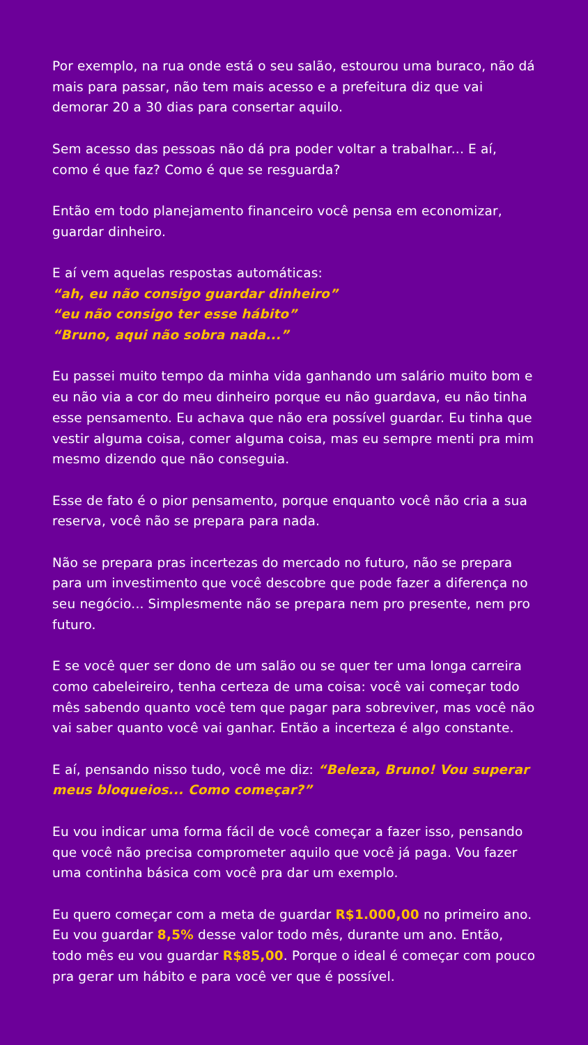Por exemplo, na rua onde está o seu salão, estourou uma buraco, não dá mais para passar, não tem mais acesso e a prefeitura diz que vai demorar 20 a 30 dias para consertar aquilo.
Sem acesso das pessoas não dá pra poder voltar a trabalhar... E aí, como é que faz? Como é que se resguarda?
Então em todo planejamento financeiro você pensa em economizar, guardar dinheiro.
E aí vem aquelas respostas automáticas:
“ah, eu não consigo guardar dinheiro”
“eu não consigo ter esse hábito”
“Bruno, aqui não sobra nada...”
Eu passei muito tempo da minha vida ganhando um salário muito bom e eu não via a cor do meu dinheiro porque eu não guardava, eu não tinha esse pensamento. Eu achava que não era possível guardar. Eu tinha que vestir alguma coisa, comer alguma coisa, mas eu sempre menti pra mim mesmo dizendo que não conseguia.
Esse de fato é o pior pensamento, porque enquanto você não cria a sua reserva, você não se prepara para nada.
Não se prepara pras incertezas do mercado no futuro, não se prepara para um investimento que você descobre que pode fazer a diferença no seu negócio... Simplesmente não se prepara nem pro presente, nem pro futuro.
E se você quer ser dono de um salão ou se quer ter uma longa carreira como cabeleireiro, tenha certeza de uma coisa: você vai começar todo mês sabendo quanto você tem que pagar para sobreviver, mas você não vai saber quanto você vai ganhar. Então a incerteza é algo constante.
E aí, pensando nisso tudo, você me diz: “Beleza, Bruno! Vou superar meus bloqueios... Como começar?”
Eu vou indicar uma forma fácil de você começar a fazer isso, pensando que você não precisa comprometer aquilo que você já paga. Vou fazer uma continha básica com você pra dar um exemplo.
Eu quero começar com a meta de guardar R$1.000,00 no primeiro ano. Eu vou guardar 8,5% desse valor todo mês, durante um ano. Então, todo mês eu vou guardar R$85,00. Porque o ideal é começar com pouco pra gerar um hábito e para você ver que é possível.